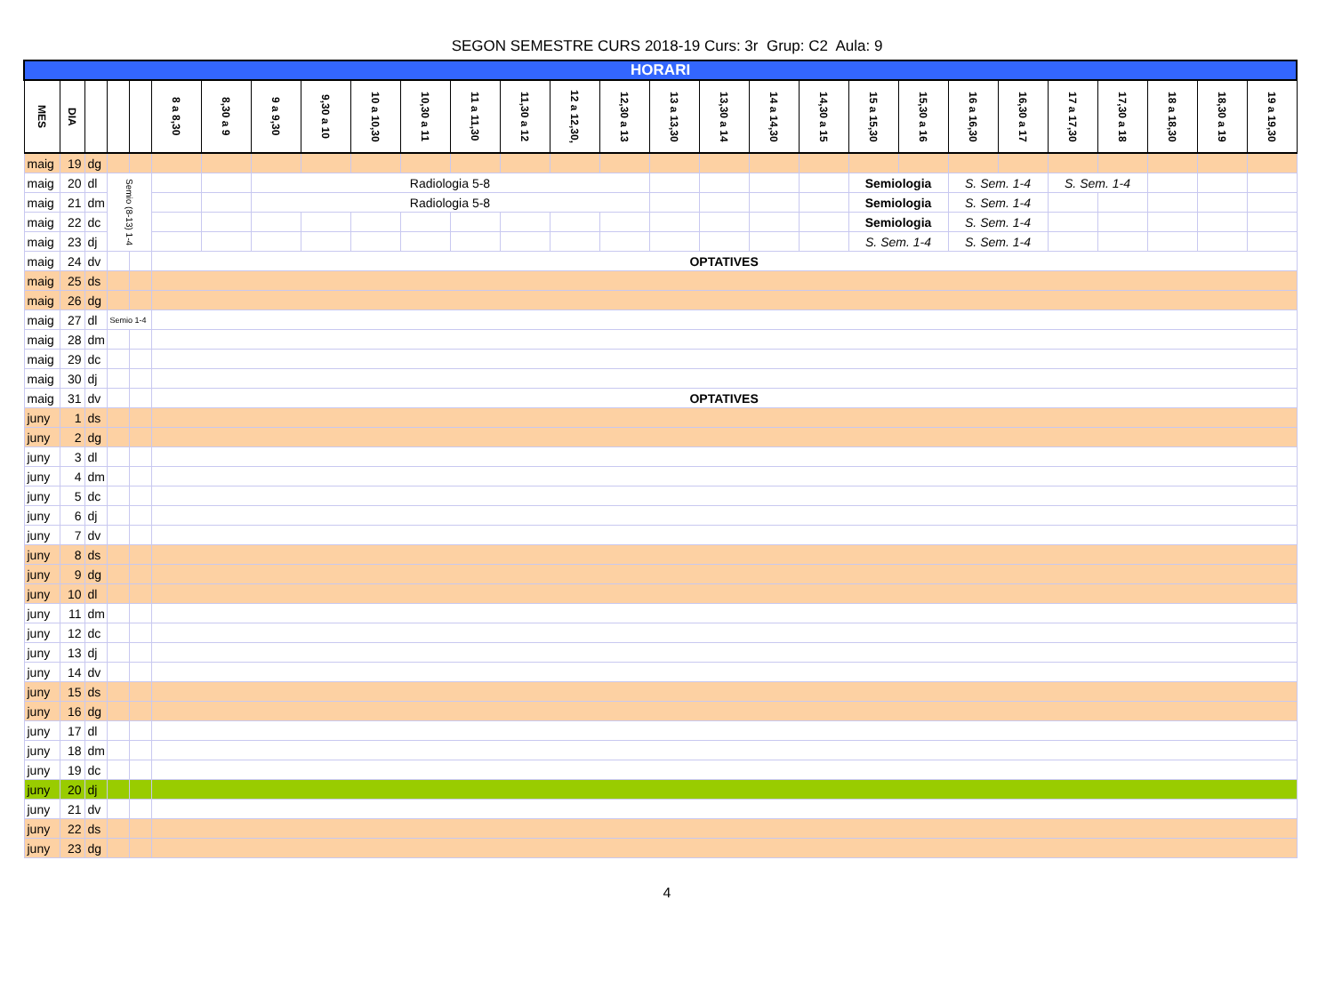SEGON SEMESTRE CURS 2018-19 Curs: 3r Grup: C2 Aula: 9
| HORARI | | | | | | | | | | | | | | | | | | | | | | | | | | | |
| --- | --- | --- | --- | --- | --- | --- | --- | --- | --- | --- | --- | --- | --- | --- | --- | --- | --- | --- | --- | --- | --- | --- | --- | --- | --- | --- | --- |
| MES | DIA | | | | 8 a 8,30 | 8,30 a 9 | 9 a 9,30 | 9,30 a 10 | 10 a 10,30 | 10,30 a 11 | 11 a 11,30 | 11,30 a 12 | 12 a 12,30, | 12,30 a 13 | 13 a 13,30 | 13,30 a 14 | 14 a 14,30 | 14,30 a 15 | 15 a 15,30 | 15,30 a 16 | 16 a 16,30 | 16,30 a 17 | 17 a 17,30 | 17,30 a 18 | 18 a 18,30 | 18,30 a 19 | 19 a 19,30 |
| maig | 19 | dg | | | | | | | | | | | | | | | | | | | | | | | | | |
| maig | 20 | dl | Semio (8-13) 1-4 | | | | Radiologia 5-8 | | | | | | | | | | | | Semiologia | | S. Sem. 1-4 | | S. Sem. 1-4 | | | | |
| maig | 21 | dm | | | | | Radiologia 5-8 | | | | | | | | | | | | Semiologia | | S. Sem. 1-4 | | | | | | |
| maig | 22 | dc | | | | | | | | | | | | | | | | | Semiologia | | S. Sem. 1-4 | | | | | | |
| maig | 23 | dj | | | | | | | | | | | | | | | | | S. Sem. 1-4 | | S. Sem. 1-4 | | | | | | |
| maig | 24 | dv | | | OPTATIVES | | | | | | | | | | | | | | | | | | | | | | |
| maig | 25 | ds | | | | | | | | | | | | | | | | | | | | | | | | | |
| maig | 26 | dg | | | | | | | | | | | | | | | | | | | | | | | | | |
| maig | 27 | dl | Semio 1-4 | | | | | | | | | | | | | | | | | | | | | | | | |
| maig | 28 | dm | | | | | | | | | | | | | | | | | | | | | | | | | |
| maig | 29 | dc | | | | | | | | | | | | | | | | | | | | | | | | | |
| maig | 30 | dj | | | | | | | | | | | | | | | | | | | | | | | | | |
| maig | 31 | dv | | | OPTATIVES | | | | | | | | | | | | | | | | | | | | | | |
| juny | 1 | ds | | | | | | | | | | | | | | | | | | | | | | | | | |
| juny | 2 | dg | | | | | | | | | | | | | | | | | | | | | | | | | |
| juny | 3 | dl | | | | | | | | | | | | | | | | | | | | | | | | | |
| juny | 4 | dm | | | | | | | | | | | | | | | | | | | | | | | | | |
| juny | 5 | dc | | | | | | | | | | | | | | | | | | | | | | | | | |
| juny | 6 | dj | | | | | | | | | | | | | | | | | | | | | | | | | |
| juny | 7 | dv | | | | | | | | | | | | | | | | | | | | | | | | | |
| juny | 8 | ds | | | | | | | | | | | | | | | | | | | | | | | | | |
| juny | 9 | dg | | | | | | | | | | | | | | | | | | | | | | | | | |
| juny | 10 | dl | | | | | | | | | | | | | | | | | | | | | | | | | |
| juny | 11 | dm | | | | | | | | | | | | | | | | | | | | | | | | | |
| juny | 12 | dc | | | | | | | | | | | | | | | | | | | | | | | | | |
| juny | 13 | dj | | | | | | | | | | | | | | | | | | | | | | | | | |
| juny | 14 | dv | | | | | | | | | | | | | | | | | | | | | | | | | |
| juny | 15 | ds | | | | | | | | | | | | | | | | | | | | | | | | | |
| juny | 16 | dg | | | | | | | | | | | | | | | | | | | | | | | | | |
| juny | 17 | dl | | | | | | | | | | | | | | | | | | | | | | | | | |
| juny | 18 | dm | | | | | | | | | | | | | | | | | | | | | | | | | |
| juny | 19 | dc | | | | | | | | | | | | | | | | | | | | | | | | | |
| juny | 20 | dj | | | | | | | | | | | | | | | | | | | | | | | | | |
| juny | 21 | dv | | | | | | | | | | | | | | | | | | | | | | | | | |
| juny | 22 | ds | | | | | | | | | | | | | | | | | | | | | | | | | |
| juny | 23 | dg | | | | | | | | | | | | | | | | | | | | | | | | | |
4